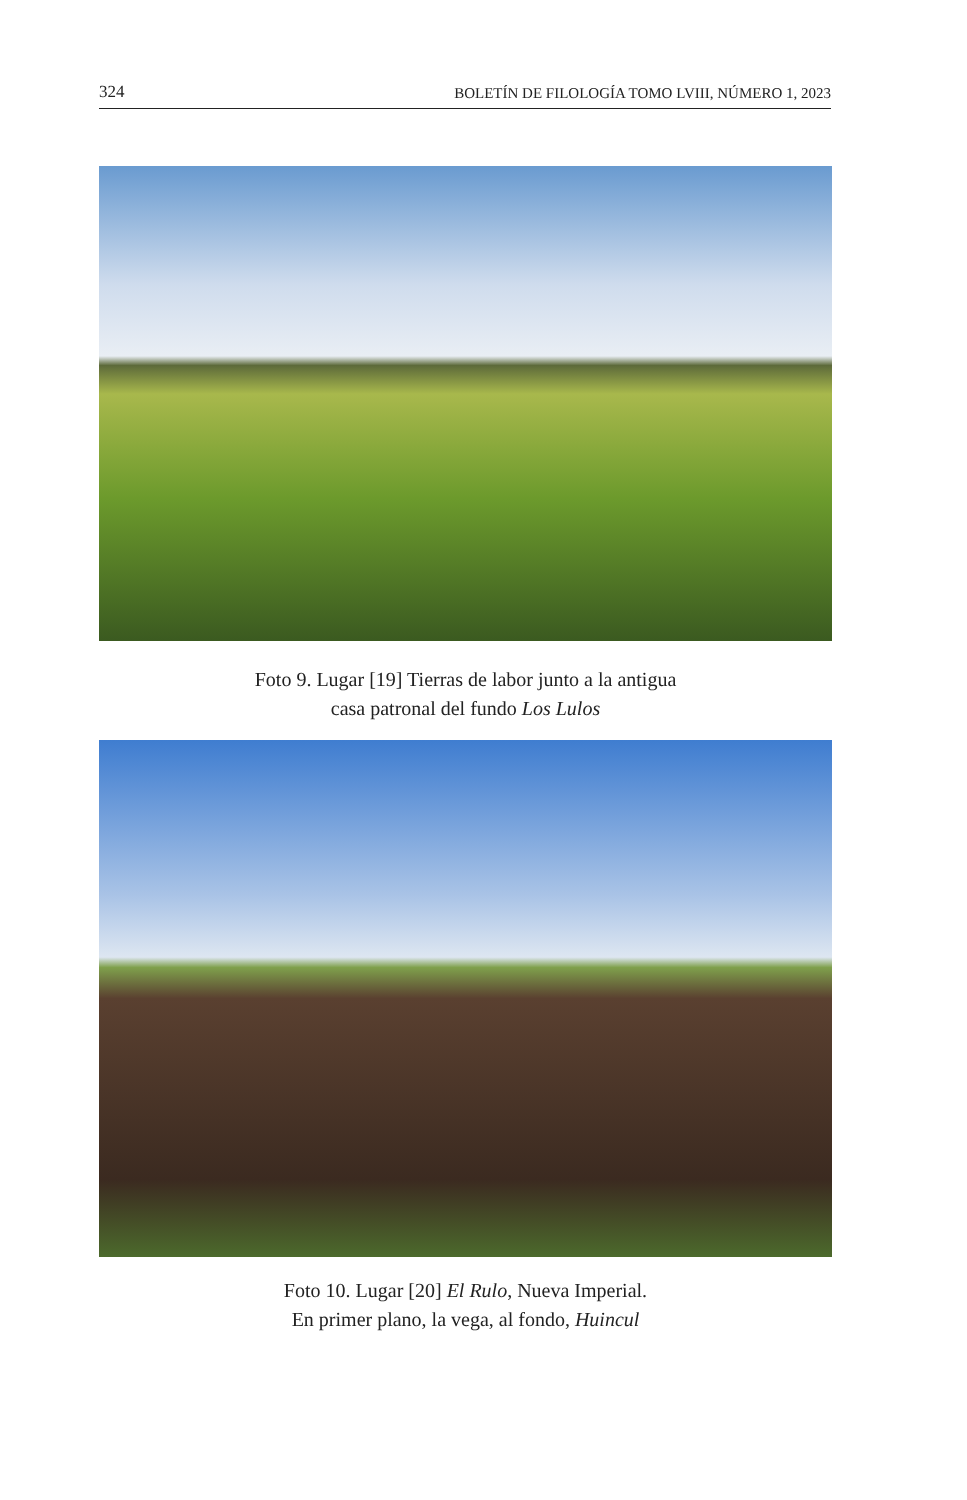324 BOLETÍN DE FILOLOGÍA TOMO LVIII, NÚMERO 1, 2023
Foto 9. Lugar [19] Tierras de labor junto a la antigua
casa patronal del fundo Los Lulos
Foto 10. Lugar [20] El Rulo, Nueva Imperial.
En primer plano, la vega, al fondo, Huincul